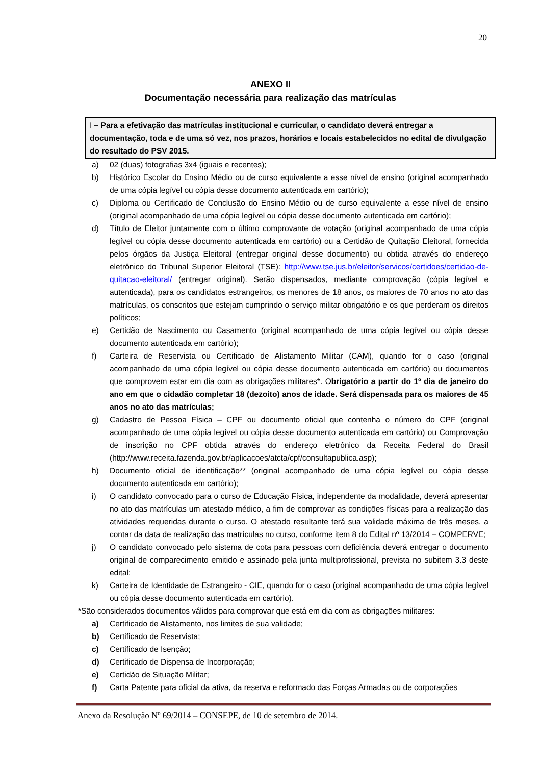20
ANEXO II
Documentação necessária para realização das matrículas
I – Para a efetivação das matrículas institucional e curricular, o candidato deverá entregar a documentação, toda e de uma só vez, nos prazos, horários e locais estabelecidos no edital de divulgação do resultado do PSV 2015.
a) 02 (duas) fotografias 3x4 (iguais e recentes);
b) Histórico Escolar do Ensino Médio ou de curso equivalente a esse nível de ensino (original acompanhado de uma cópia legível ou cópia desse documento autenticada em cartório);
c) Diploma ou Certificado de Conclusão do Ensino Médio ou de curso equivalente a esse nível de ensino (original acompanhado de uma cópia legível ou cópia desse documento autenticada em cartório);
d) Título de Eleitor juntamente com o último comprovante de votação (original acompanhado de uma cópia legível ou cópia desse documento autenticada em cartório) ou a Certidão de Quitação Eleitoral, fornecida pelos órgãos da Justiça Eleitoral (entregar original desse documento) ou obtida através do endereço eletrônico do Tribunal Superior Eleitoral (TSE): http://www.tse.jus.br/eleitor/servicos/certidoes/certidao-de-quitacao-eleitoral/ (entregar original). Serão dispensados, mediante comprovação (cópia legível e autenticada), para os candidatos estrangeiros, os menores de 18 anos, os maiores de 70 anos no ato das matrículas, os conscritos que estejam cumprindo o serviço militar obrigatório e os que perderam os direitos políticos;
e) Certidão de Nascimento ou Casamento (original acompanhado de uma cópia legível ou cópia desse documento autenticada em cartório);
f) Carteira de Reservista ou Certificado de Alistamento Militar (CAM), quando for o caso (original acompanhado de uma cópia legível ou cópia desse documento autenticada em cartório) ou documentos que comprovem estar em dia com as obrigações militares*. Obrigatório a partir do 1º dia de janeiro do ano em que o cidadão completar 18 (dezoito) anos de idade. Será dispensada para os maiores de 45 anos no ato das matrículas;
g) Cadastro de Pessoa Física – CPF ou documento oficial que contenha o número do CPF (original acompanhado de uma cópia legível ou cópia desse documento autenticada em cartório) ou Comprovação de inscrição no CPF obtida através do endereço eletrônico da Receita Federal do Brasil (http://www.receita.fazenda.gov.br/aplicacoes/atcta/cpf/consultapublica.asp);
h) Documento oficial de identificação** (original acompanhado de uma cópia legível ou cópia desse documento autenticada em cartório);
i) O candidato convocado para o curso de Educação Física, independente da modalidade, deverá apresentar no ato das matrículas um atestado médico, a fim de comprovar as condições físicas para a realização das atividades requeridas durante o curso. O atestado resultante terá sua validade máxima de três meses, a contar da data de realização das matrículas no curso, conforme item 8 do Edital nº 13/2014 – COMPERVE;
j) O candidato convocado pelo sistema de cota para pessoas com deficiência deverá entregar o documento original de comparecimento emitido e assinado pela junta multiprofissional, prevista no subitem 3.3 deste edital;
k) Carteira de Identidade de Estrangeiro - CIE, quando for o caso (original acompanhado de uma cópia legível ou cópia desse documento autenticada em cartório).
*São considerados documentos válidos para comprovar que está em dia com as obrigações militares:
a) Certificado de Alistamento, nos limites de sua validade;
b) Certificado de Reservista;
c) Certificado de Isenção;
d) Certificado de Dispensa de Incorporação;
e) Certidão de Situação Militar;
f) Carta Patente para oficial da ativa, da reserva e reformado das Forças Armadas ou de corporações
Anexo da Resolução Nº 69/2014 – CONSEPE, de 10 de setembro de 2014.